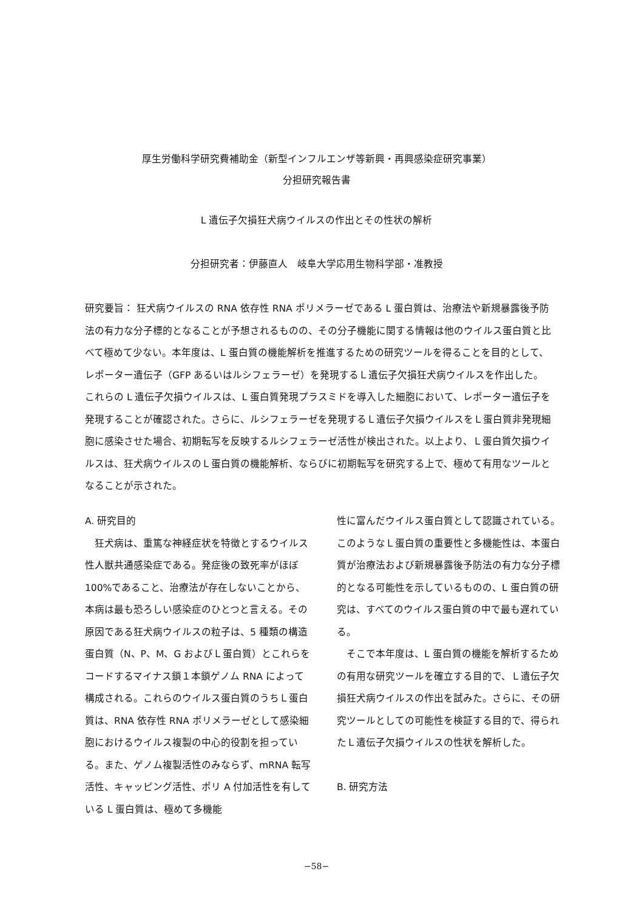厚生労働科学研究費補助金（新型インフルエンザ等新興・再興感染症研究事業）
分担研究報告書
L 遺伝子欠損狂犬病ウイルスの作出とその性状の解析
分担研究者：伊藤直人　岐阜大学応用生物科学部・准教授
研究要旨： 狂犬病ウイルスの RNA 依存性 RNA ポリメラーゼである L 蛋白質は、治療法や新規暴露後予防法の有力な分子標的となることが予想されるものの、その分子機能に関する情報は他のウイルス蛋白質と比べて極めて少ない。本年度は、L 蛋白質の機能解析を推進するための研究ツールを得ることを目的として、レポーター遺伝子（GFP あるいはルシフェラーゼ）を発現するＬ遺伝子欠損狂犬病ウイルスを作出した。これらの L 遺伝子欠損ウイルスは、L 蛋白質発現プラスミドを導入した細胞において、レポーター遺伝子を発現することが確認された。さらに、ルシフェラーゼを発現するＬ遺伝子欠損ウイルスをＬ蛋白質非発現細胞に感染させた場合、初期転写を反映するルシフェラーゼ活性が検出された。以上より、Ｌ蛋白質欠損ウイルスは、狂犬病ウイルスのＬ蛋白質の機能解析、ならびに初期転写を研究する上で、極めて有用なツールとなることが示された。
A. 研究目的
　狂犬病は、重篤な神経症状を特徴とするウイルス性人獣共通感染症である。発症後の致死率がほぼ 100%であること、治療法が存在しないことから、本病は最も恐ろしい感染症のひとつと言える。その原因である狂犬病ウイルスの粒子は、5 種類の構造蛋白質（N、P、M、G およびＬ蛋白質）とこれらをコードするマイナス鎖１本鎖ゲノム RNA によって構成される。これらのウイルス蛋白質のうちＬ蛋白質は、RNA 依存性 RNA ポリメラーゼとして感染細胞におけるウイルス複製の中心的役割を担っている。また、ゲノム複製活性のみならず、mRNA 転写活性、キャッピング活性、ポリ A 付加活性を有している L 蛋白質は、極めて多機能
性に富んだウイルス蛋白質として認識されている。このようなＬ蛋白質の重要性と多機能性は、本蛋白質が治療法および新規暴露後予防法の有力な分子標的となる可能性を示しているものの、L 蛋白質の研究は、すべてのウイルス蛋白質の中で最も遅れている。
　そこで本年度は、L 蛋白質の機能を解析するための有用な研究ツールを確立する目的で、Ｌ遺伝子欠損狂犬病ウイルスの作出を試みた。さらに、その研究ツールとしての可能性を検証する目的で、得られたＬ遺伝子欠損ウイルスの性状を解析した。
B. 研究方法
−58−